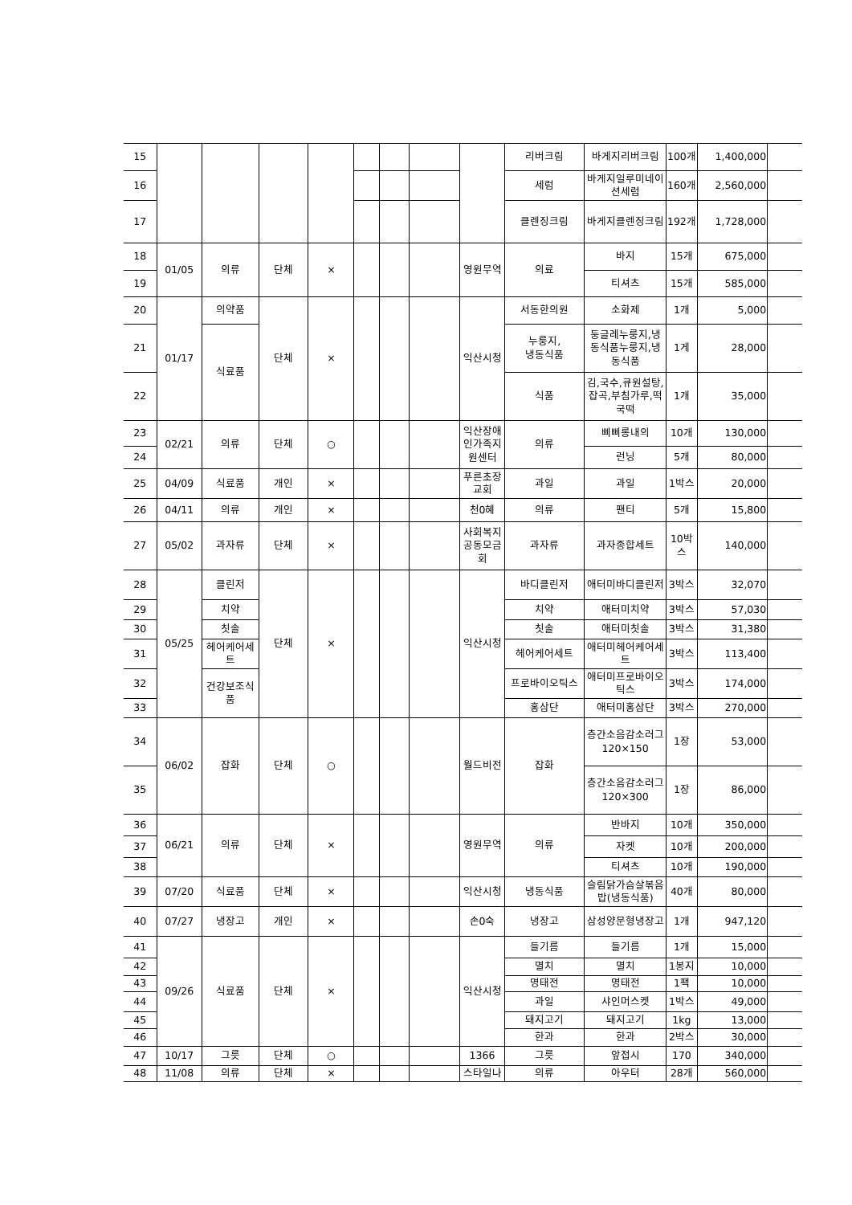| 15 | | | | | | | | | 리버크림 | 바게지리버크림 | 100개 | 1,400,000 | |
| 16 | | | | | | | | | 세럼 | 바게지일루미네이션세럼 | 160개 | 2,560,000 | |
| 17 | | | | | | | | | 클렌징크림 | 바게지클렌징크림 | 192개 | 1,728,000 | |
| 18 | 01/05 | 의류 | 단체 | × | | | | 영원무역 | 의료 | 바지 | 15개 | 675,000 | |
| 19 | | | | | | | | | | 티셔츠 | 15개 | 585,000 | |
| 20 | 01/17 | 의약품 | 단체 | × | | | | 익산시청 | 서동한의원 | 소화제 | 1개 | 5,000 | |
| 21 | | 식료품 | | | | | | | 누룽지, 냉동식품 | 둥글레누룽지,냉동식품누룽지,냉동식품 | 1게 | 28,000 | |
| 22 | | | | | | | | | 식품 | 김,국수,큐원설탕,잡곡,부침가루,떡국떡 | 1개 | 35,000 | |
| 23 | 02/21 | 의류 | 단체 | ○ | | | | 익산장애인가족지원센터 | 의류 | 삐삐롱내의 | 10개 | 130,000 | |
| 24 | | | | | | | | | | 런닝 | 5개 | 80,000 | |
| 25 | 04/09 | 식료품 | 개인 | × | | | | 푸른초장교회 | 과일 | 과일 | 1박스 | 20,000 | |
| 26 | 04/11 | 의류 | 개인 | × | | | | 천0혜 | 의류 | 팬티 | 5개 | 15,800 | |
| 27 | 05/02 | 과자류 | 단체 | × | | | | 사회복지공동모금회 | 과자류 | 과자종합세트 | 10박스 | 140,000 | |
| 28 | 05/25 | 클린저 | 단체 | × | | | | 익산시청 | 바디클린저 | 애터미바디클린저 | 3박스 | 32,070 | |
| 29 | | 치약 | | | | | | | 치약 | 애터미치약 | 3박스 | 57,030 | |
| 30 | | 칫솔 | | | | | | | 칫솔 | 애터미칫솔 | 3박스 | 31,380 | |
| 31 | | 헤어케어세트 | | | | | | | 헤어케어세트 | 애터미헤어케어세트 | 3박스 | 113,400 | |
| 32 | | 건강보조식품 | | | | | | | 프로바이오틱스 | 애터미프로바이오틱스 | 3박스 | 174,000 | |
| 33 | | | | | | | | | 홍삼단 | 애터미홍삼단 | 3박스 | 270,000 | |
| 34 | 06/02 | 잡화 | 단체 | ○ | | | | 월드비전 | 잡화 | 층간소음감소러그120×150 | 1장 | 53,000 | |
| 35 | | | | | | | | | | 층간소음감소러그120×300 | 1장 | 86,000 | |
| 36 | 06/21 | 의류 | 단체 | × | | | | 영원무역 | 의류 | 반바지 | 10개 | 350,000 | |
| 37 | | | | | | | | | | 자켓 | 10개 | 200,000 | |
| 38 | | | | | | | | | | 티셔츠 | 10개 | 190,000 | |
| 39 | 07/20 | 식료품 | 단체 | × | | | | 익산시청 | 냉동식품 | 슬림닭가슴살볶음밥(냉동식품) | 40개 | 80,000 | |
| 40 | 07/27 | 냉장고 | 개인 | × | | | | 손0숙 | 냉장고 | 삼성양문형냉장고 | 1개 | 947,120 | |
| 41 | 09/26 | 식료품 | 단체 | × | | | | 익산시청 | 들기름 | 들기름 | 1개 | 15,000 | |
| 42 | | | | | | | | | 멸치 | 멸치 | 1봉지 | 10,000 | |
| 43 | | | | | | | | | 명태전 | 명태전 | 1팩 | 10,000 | |
| 44 | | | | | | | | | 과일 | 샤인머스켓 | 1박스 | 49,000 | |
| 45 | | | | | | | | | 돼지고기 | 돼지고기 | 1kg | 13,000 | |
| 46 | | | | | | | | | 한과 | 한과 | 2박스 | 30,000 | |
| 47 | 10/17 | 그릇 | 단체 | ○ | | | | 1366 | 그릇 | 앞접시 | 170 | 340,000 | |
| 48 | 11/08 | 의류 | 단체 | × | | | | 스타일나 | 의류 | 아우터 | 28개 | 560,000 | |